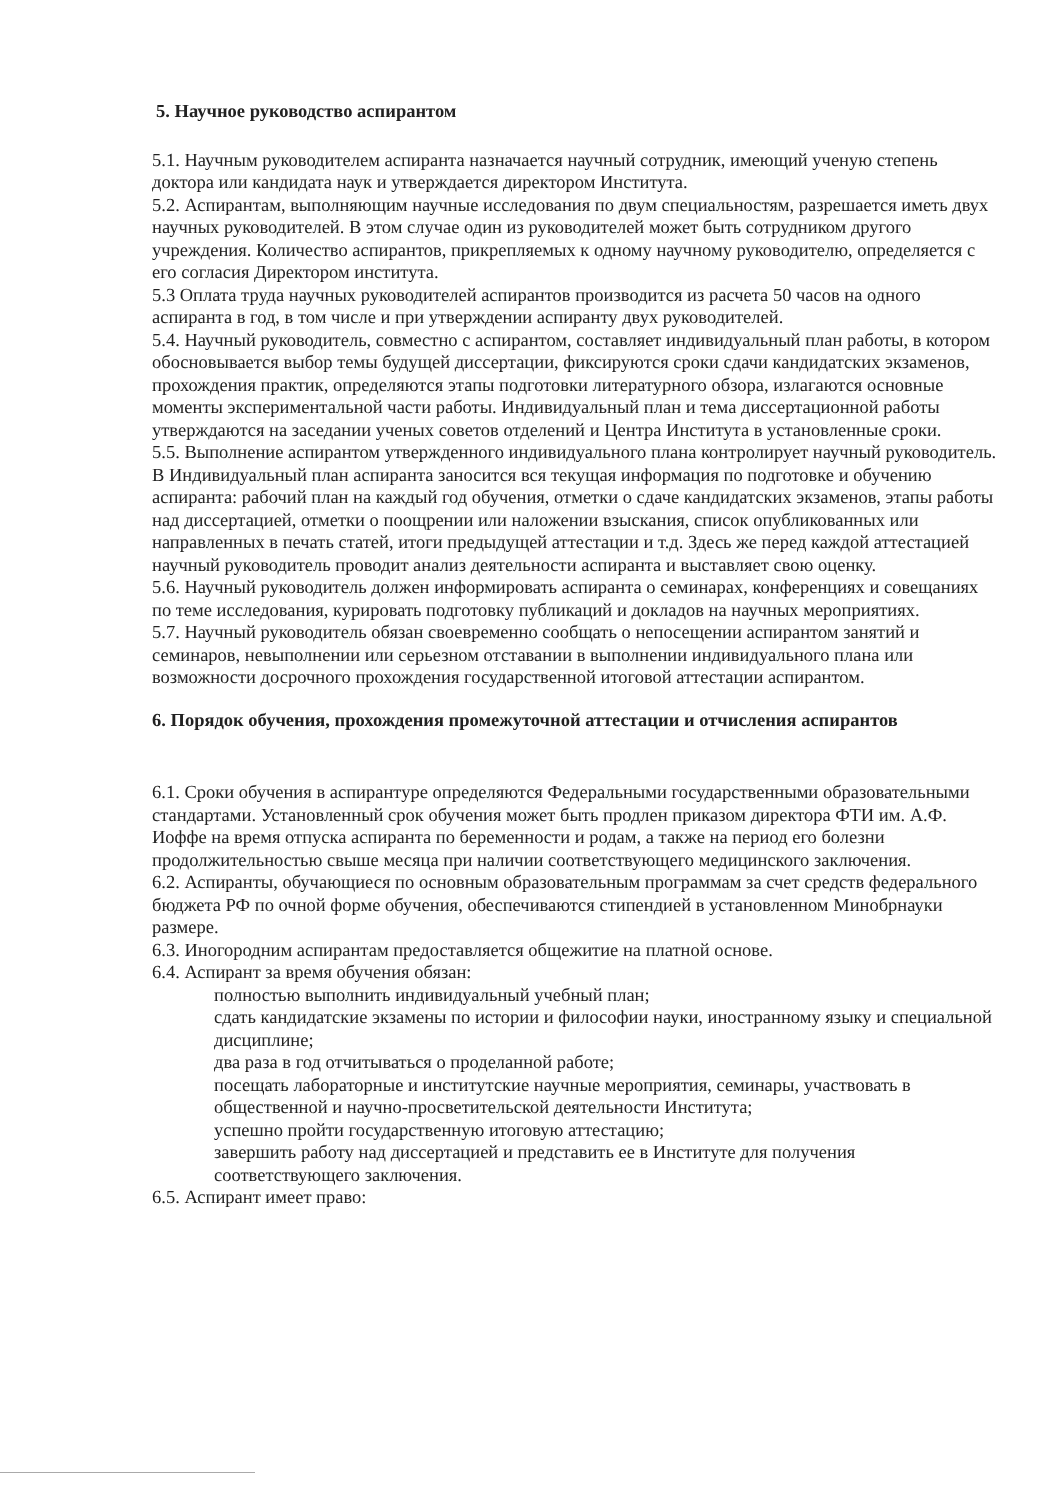5. Научное руководство аспирантом
5.1. Научным руководителем аспиранта назначается научный сотрудник, имеющий ученую степень доктора или кандидата наук и утверждается директором Института.
5.2. Аспирантам, выполняющим научные исследования по двум специальностям, разрешается иметь двух научных руководителей. В этом случае один из руководителей может быть сотрудником другого учреждения. Количество аспирантов, прикрепляемых к одному научному руководителю, определяется с его согласия Директором института.
5.3 Оплата труда научных руководителей аспирантов производится из расчета 50 часов на одного аспиранта в год, в том числе и при утверждении аспиранту двух руководителей.
5.4. Научный руководитель, совместно с аспирантом, составляет индивидуальный план работы, в котором обосновывается выбор темы будущей диссертации, фиксируются сроки сдачи кандидатских экзаменов, прохождения практик, определяются этапы подготовки литературного обзора, излагаются основные моменты экспериментальной части работы. Индивидуальный план и тема диссертационной работы утверждаются на заседании ученых советов отделений и Центра Института в установленные сроки.
5.5. Выполнение аспирантом утвержденного индивидуального плана контролирует научный руководитель. В Индивидуальный план аспиранта заносится вся текущая информация по подготовке и обучению аспиранта: рабочий план на каждый год обучения, отметки о сдаче кандидатских экзаменов, этапы работы над диссертацией, отметки о поощрении или наложении взыскания, список опубликованных или направленных в печать статей, итоги предыдущей аттестации и т.д. Здесь же перед каждой аттестацией научный руководитель проводит анализ деятельности аспиранта и выставляет свою оценку.
5.6. Научный руководитель должен информировать аспиранта о семинарах, конференциях и совещаниях по теме исследования, курировать подготовку публикаций и докладов на научных мероприятиях.
5.7. Научный руководитель обязан своевременно сообщать о непосещении аспирантом занятий и семинаров, невыполнении или серьезном отставании в выполнении индивидуального плана или возможности досрочного прохождения государственной итоговой аттестации аспирантом.
6. Порядок обучения, прохождения промежуточной аттестации и отчисления аспирантов
6.1. Сроки обучения в аспирантуре определяются Федеральными государственными образовательными стандартами. Установленный срок обучения может быть продлен приказом директора ФТИ им. А.Ф. Иоффе на время отпуска аспиранта по беременности и родам, а также на период его болезни продолжительностью свыше месяца при наличии соответствующего медицинского заключения.
6.2. Аспиранты, обучающиеся по основным образовательным программам за счет средств федерального бюджета РФ по очной форме обучения, обеспечиваются стипендией в установленном Минобрнауки размере.
6.3. Иногородним аспирантам предоставляется общежитие на платной основе.
6.4. Аспирант за время обучения обязан:
полностью выполнить индивидуальный учебный план;
сдать кандидатские экзамены по истории и философии науки, иностранному языку и специальной дисциплине;
два раза в год отчитываться о проделанной работе;
посещать лабораторные и институтские научные мероприятия, семинары, участвовать в общественной и научно-просветительской деятельности Института;
успешно пройти государственную итоговую аттестацию;
завершить работу над диссертацией и представить ее в Институте для получения соответствующего заключения.
6.5. Аспирант имеет право: